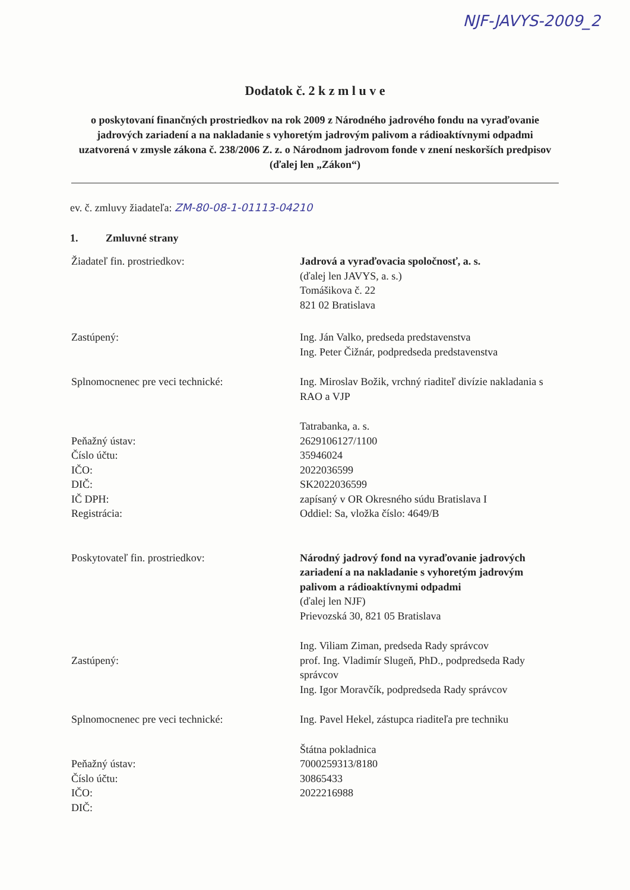NJF-JAVYS-2009_2
Dodatok č. 2 k z m l u v e
o poskytovaní finančných prostriedkov na rok 2009 z Národného jadrového fondu na vyraďovanie jadrových zariadení a na nakladanie s vyhoretým jadrovým palivom a rádioaktívnymi odpadmi uzatvorená v zmysle zákona č. 238/2006 Z. z. o Národnom jadrovom fonde v znení neskorších predpisov (ďalej len „Zákon“)
ev. č. zmluvy žiadateľa: ZM-80-08-1-01113-04210
1. Zmluvné strany
Žiadateľ fin. prostriedkov: Jadrová a vyraďovacia spoločnosť, a. s.
(ďalej len JAVYS, a. s.)
Tomášikova č. 22
821 02 Bratislava
Zastúpený: Ing. Ján Valko, predseda predstavenstva
Ing. Peter Čižnár, podpredseda predstavenstva
Splnomocnenec pre veci technické: Ing. Miroslav Božik, vrchný riaditeľ divízie nakladania s RAO a VJP
Peňažný ústav:
Číslo účtu:
IČO:
DIČ:
IČ DPH:
Registrácia:
Tatrabanka, a. s.
2629106127/1100
35946024
2022036599
SK2022036599
zapísaný v OR Okresného súdu Bratislava I
Oddiel: Sa, vložka číslo: 4649/B
Poskytovateľ fin. prostriedkov: Národný jadrový fond na vyraďovanie jadrových zariadení a na nakladanie s vyhoretým jadrovým palivom a rádioaktívnymi odpadmi
(ďalej len NJF)
Prievozská 30, 821 05 Bratislava
Zastúpený: Ing. Viliam Ziman, predseda Rady správcov
prof. Ing. Vladimír Slugeň, PhD., podpredseda Rady správcov
Ing. Igor Moravčík, podpredseda Rady správcov
Splnomocnenec pre veci technické: Ing. Pavel Hekel, zástupca riaditeľa pre techniku
Peňažný ústav:
Číslo účtu:
IČO:
DIČ:
Štátna pokladnica
7000259313/8180
30865433
2022216988